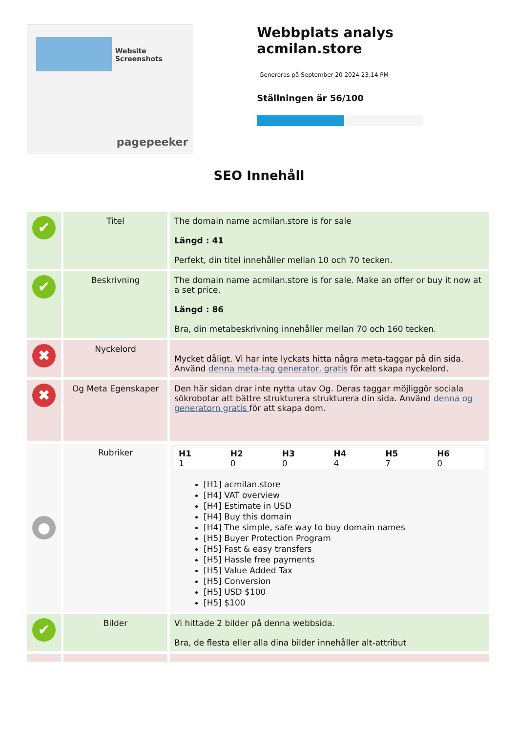Website Screenshots
pagepeeker
Webbplats analys acmilan.store
Genereras på September 20 2024 23:14 PM
Ställningen är 56/100
SEO Innehåll
| ✔ | Titel | The domain name acmilan.store is for sale Längd : 41 Perfekt, din titel innehåller mellan 10 och 70 tecken. |
| ✔ | Beskrivning | The domain name acmilan.store is for sale. Make an offer or buy it now at a set price. Längd : 86 Bra, din metabeskrivning innehåller mellan 70 och 160 tecken. |
| ✖ | Nyckelord | Mycket dåligt. Vi har inte lyckats hitta några meta-taggar på din sida. Använd denna meta-tag generator, gratis för att skapa nyckelord. |
| ✖ | Og Meta Egenskaper | Den här sidan drar inte nytta utav Og. Deras taggar möjliggör sociala sökrobotar att bättre strukturera strukturera din sida. Använd denna og generatorn gratis för att skapa dom. |
| ● | Rubriker | / H1 1 / H2 0 / H3 0 / H4 4 / H5 7 / H6 0 / [H1] acmilan.store [H4] VAT overview [H4] Estimate in USD [H4] Buy this domain [H4] The simple, safe way to buy domain names [H5] Buyer Protection Program [H5] Fast & easy transfers [H5] Hassle free payments [H5] Value Added Tax [H5] Conversion [H5] USD $100 [H5] $100 |
| ✔ | Bilder | Vi hittade 2 bilder på denna webbsida. Bra, de flesta eller alla dina bilder innehåller alt-attribut |